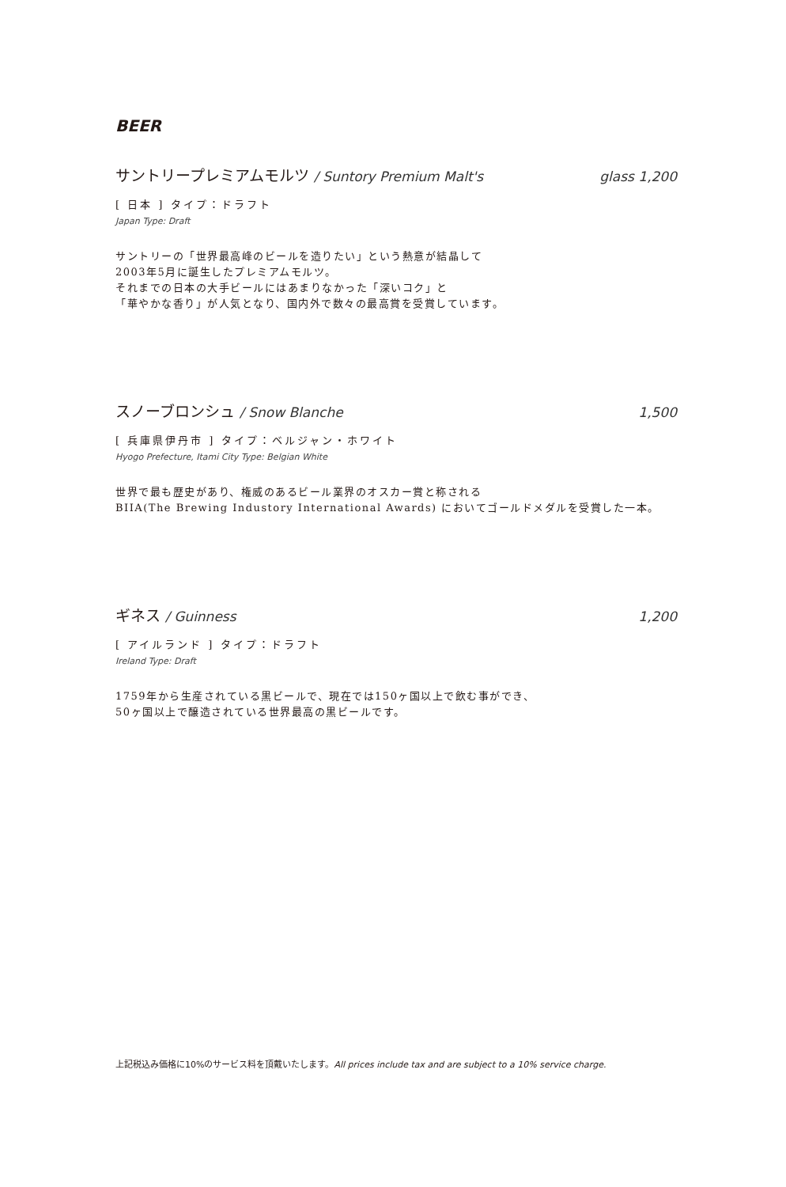BEER
サントリープレミアムモルツ / Suntory Premium Malt's glass 1,200
[ 日本 ] タイプ：ドラフト
Japan Type: Draft
サントリーの「世界最高峰のビールを造りたい」という熱意が結晶して
2003年5月に誕生したプレミアムモルツ。
それまでの日本の大手ビールにはあまりなかった「深いコク」と
「華やかな香り」が人気となり、国内外で数々の最高賞を受賞しています。
スノーブロンシュ / Snow Blanche 1,500
[ 兵庫県伊丹市 ] タイプ：ベルジャン・ホワイト
Hyogo Prefecture, Itami City Type: Belgian White
世界で最も歴史があり、権威のあるビール業界のオスカー賞と称される
BIIA(The Brewing Industory International Awards) においてゴールドメダルを受賞した一本。
ギネス / Guinness 1,200
[ アイルランド ] タイプ：ドラフト
Ireland Type: Draft
1759年から生産されている黒ビールで、現在では150ヶ国以上で飲む事ができ、
50ヶ国以上で醸造されている世界最高の黒ビールです。
上記税込み価格に10%のサービス料を頂戴いたします。All prices include tax and are subject to a 10% service charge.